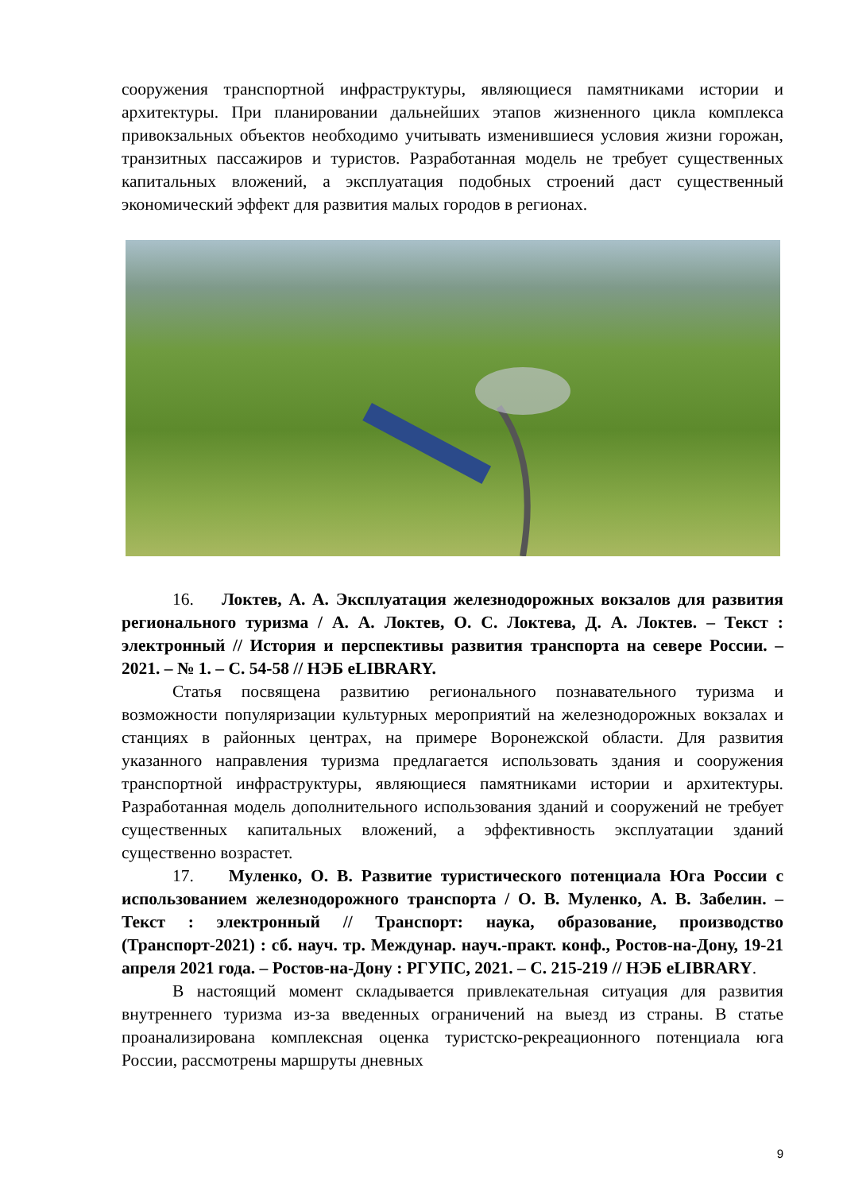сооружения транспортной инфраструктуры, являющиеся памятниками истории и архитектуры. При планировании дальнейших этапов жизненного цикла комплекса привокзальных объектов необходимо учитывать изменившиеся условия жизни горожан, транзитных пассажиров и туристов. Разработанная модель не требует существенных капитальных вложений, а эксплуатация подобных строений даст существенный экономический эффект для развития малых городов в регионах.
16. Локтев, А. А. Эксплуатация железнодорожных вокзалов для развития регионального туризма / А. А. Локтев, О. С. Локтева, Д. А. Локтев. – Текст : электронный // История и перспективы развития транспорта на севере России. – 2021. – № 1. – С. 54-58 // НЭБ eLIBRARY.
Статья посвящена развитию регионального познавательного туризма и возможности популяризации культурных мероприятий на железнодорожных вокзалах и станциях в районных центрах, на примере Воронежской области. Для развития указанного направления туризма предлагается использовать здания и сооружения транспортной инфраструктуры, являющиеся памятниками истории и архитектуры. Разработанная модель дополнительного использования зданий и сооружений не требует существенных капитальных вложений, а эффективность эксплуатации зданий существенно возрастет.
17. Муленко, О. В. Развитие туристического потенциала Юга России с использованием железнодорожного транспорта / О. В. Муленко, А. В. Забелин. – Текст : электронный // Транспорт: наука, образование, производство (Транспорт-2021) : сб. науч. тр. Междунар. науч.-практ. конф., Ростов-на-Дону, 19-21 апреля 2021 года. – Ростов-на-Дону : РГУПС, 2021. – С. 215-219 // НЭБ eLIBRARY.
В настоящий момент складывается привлекательная ситуация для развития внутреннего туризма из-за введенных ограничений на выезд из страны. В статье проанализирована комплексная оценка туристско-рекреационного потенциала юга России, рассмотрены маршруты дневных
9